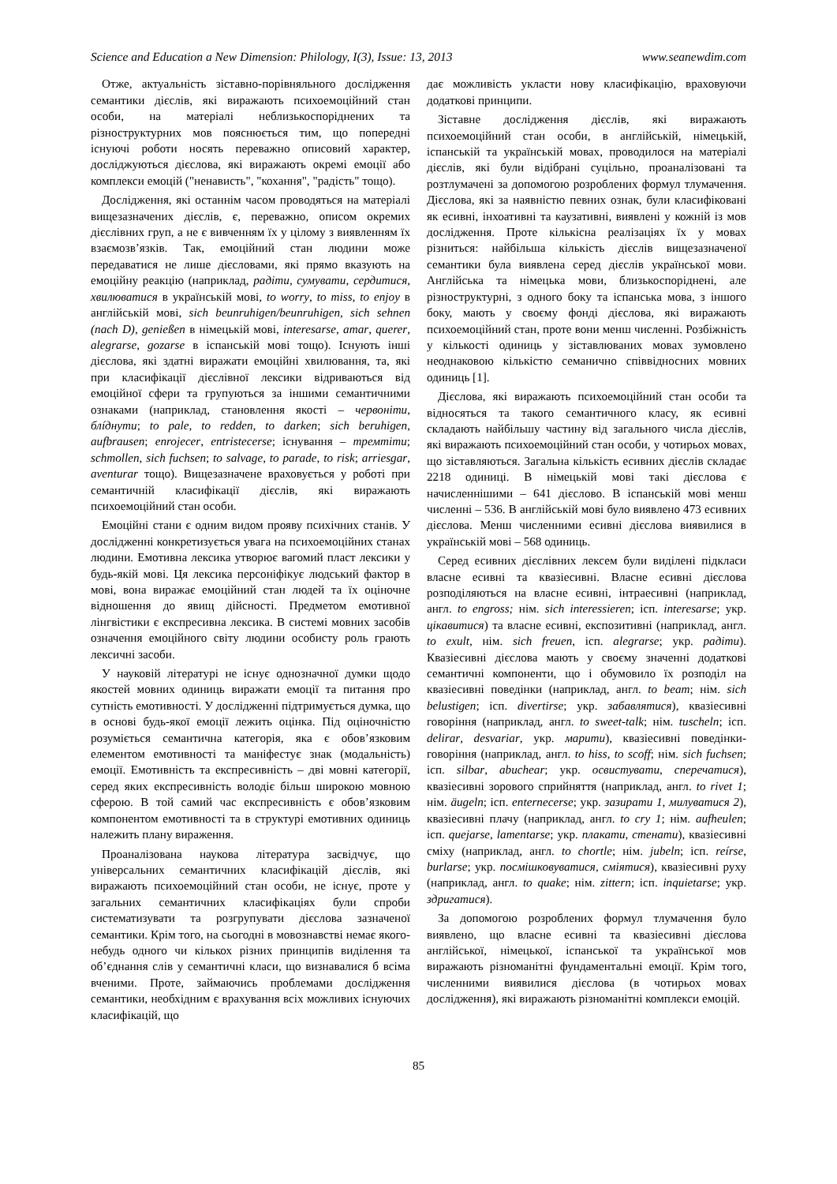Science and Education a New Dimension: Philology, I(3), Issue: 13, 2013 www.seanewdim.com
Отже, актуальність зіставно-порівняльного дослідження семантики дієслів, які виражають психоемоційний стан особи, на матеріалі неблизькоспоріднених та різноструктурних мов пояснюється тим, що попередні існуючі роботи носять переважно описовий характер, досліджуються дієслова, які виражають окремі емоції або комплекси емоцій ("ненависть", "кохання", "радість" тощо).
Дослідження, які останнім часом проводяться на матеріалі вищезазначених дієслів, є, переважно, описом окремих дієслівних груп, а не є вивченням їх у цілому з виявленням їх взаємозв’язків. Так, емоційний стан людини може передаватися не лише дієсловами, які прямо вказують на емоційну реакцію (наприклад, радіти, сумувати, сердитися, хвилюватися в українській мові, to worry, to miss, to enjoy в англійській мові, sich beunruhigen/beunruhigen, sich sehnen (nach D), genießen в німецькій мові, interesarse, amar, querer, alegrarse, gozarse в іспанській мові тощо). Існують інші дієслова, які здатні виражати емоційні хвилювання, та, які при класифікації дієслівної лексики відриваються від емоційної сфери та групуються за іншими семантичними ознаками (наприклад, становлення якості – червоніти, блíднути; to pale, to redden, to darken; sich beruhigen, aufbrausen; enrojecer, entristecerse; існування – тремтіти; schmollen, sich fuchsen; to salvage, to parade, to risk; arriesgar, aventurar тощо). Вищезазначене враховується у роботі при семантичній класифікації дієслів, які виражають психоемоційний стан особи.
Емоційні стани є одним видом прояву психічних станів. У дослідженні конкретизується увага на психоемоційних станах людини. Емотивна лексика утворює вагомий пласт лексики у будь-якій мові. Ця лексика персоніфікує людський фактор в мові, вона виражає емоційний стан людей та їх оціночне відношення до явищ дійсності. Предметом емотивної лінгвістики є експресивна лексика. В системі мовних засобів означення емоційного світу людини особисту роль грають лексичні засоби.
У науковій літературі не існує однозначної думки щодо якостей мовних одиниць виражати емоції та питання про сутність емотивності. У дослідженні підтримується думка, що в основі будь-якої емоції лежить оцінка. Під оціночністю розуміється семантична категорія, яка є обов’язковим елементом емотивності та маніфестує знак (модальність) емоції. Емотивність та експресивність – дві мовні категорії, серед яких експресивність володіє більш широкою мовною сферою. В той самий час експресивність є обов’язковим компонентом емотивності та в структурі емотивних одиниць належить плану вираження.
Проаналізована наукова література засвідчує, що універсальних семантичних класифікацій дієслів, які виражають психоемоційний стан особи, не існує, проте у загальних семантичних класифікаціях були спроби систематизувати та розгрупувати дієслова зазначеної семантики. Крім того, на сьогодні в мовознавстві немає якого-небудь одного чи кількох різних принципів виділення та об’єднання слів у семантичні класи, що визнавалися б всіма вченими. Проте, займаючись проблемами дослідження семантики, необхідним є врахування всіх можливих існуючих класифікацій, що
дає можливість укласти нову класифікацію, враховуючи додаткові принципи.
Зіставне дослідження дієслів, які виражають психоемоційний стан особи, в англійській, німецькій, іспанській та українській мовах, проводилося на матеріалі дієслів, які були відібрані суцільно, проаналізовані та розтлумачені за допомогою розроблених формул тлумачення. Дієслова, які за наявністю певних ознак, були класифіковані як есивні, інхоативні та каузативні, виявлені у кожній із мов дослідження. Проте кількісна реалізаціях їх у мовах різниться: найбільша кількість дієслів вищезазначеної семантики була виявлена серед дієслів української мови. Англійська та німецька мови, близькоспоріднені, але різноструктурні, з одного боку та іспанська мова, з іншого боку, мають у своєму фонді дієслова, які виражають психоемоційний стан, проте вони менш численні. Розбіжність у кількості одиниць у зіставлюваних мовах зумовлено неоднаковою кількістю семанично співвідносних мовних одиниць [1].
Дієслова, які виражають психоемоційний стан особи та відносяться та такого семантичного класу, як есивні складають найбільшу частину від загального числа дієслів, які виражають психоемоційний стан особи, у чотирьох мовах, що зіставляються. Загальна кількість есивних дієслів складає 2218 одиниці. В німецькій мові такі дієслова є начисленнішими – 641 дієслово. В іспанській мові менш численні – 536. В англійській мові було виявлено 473 есивних дієслова. Менш численними есивні дієслова виявилися в українській мові – 568 одиниць.
Серед есивних дієслівних лексем були виділені підкласи власне есивні та квазіесивні. Власне есивні дієслова розподіляються на власне есивні, інтраесивні (наприклад, англ. to engross; нім. sich interessieren; ісп. interesarse; укр. цікавитися) та власне есивні, експозитивні (наприклад, англ. to exult, нім. sich freuen, ісп. alegrarse; укр. радіти). Квазіесивні дієслова мають у своєму значенні додаткові семантичні компоненти, що і обумовило їх розподіл на квазіесивні поведінки (наприклад, англ. to beam; нім. sich belustigen; ісп. divertirse; укр. забавлятися), квазіесивні говоріння (наприклад, англ. to sweet-talk; нім. tuscheln; ісп. delirar, desvariar, укр. марити), квазіесивні поведінки-говоріння (наприклад, англ. to hiss, to scoff; нім. sich fuchsen; ісп. silbar, abuchear; укр. освистувати, сперечатися), квазіесивні зорового сприйняття (наприклад, англ. to rivet 1; нім. äugeln; ісп. enternecerse; укр. зазирати 1, милуватися 2), квазіесивні плачу (наприклад, англ. to cry 1; нім. aufheulen; ісп. quejarse, lamentarse; укр. плакати, стенати), квазіесивні сміху (наприклад, англ. to chortle; нім. jubeln; ісп. reírse, burlarse; укр. посмішковуватися, сміятися), квазіесивні руху (наприклад, англ. to quake; нім. zittern; ісп. inquietarse; укр. здригатися).
За допомогою розроблених формул тлумачення було виявлено, що власне есивні та квазіесивні дієслова англійської, німецької, іспанської та української мов виражають різноманітні фундаментальні емоції. Крім того, численними виявилися дієслова (в чотирьох мовах дослідження), які виражають різноманітні комплекси емоцій.
85